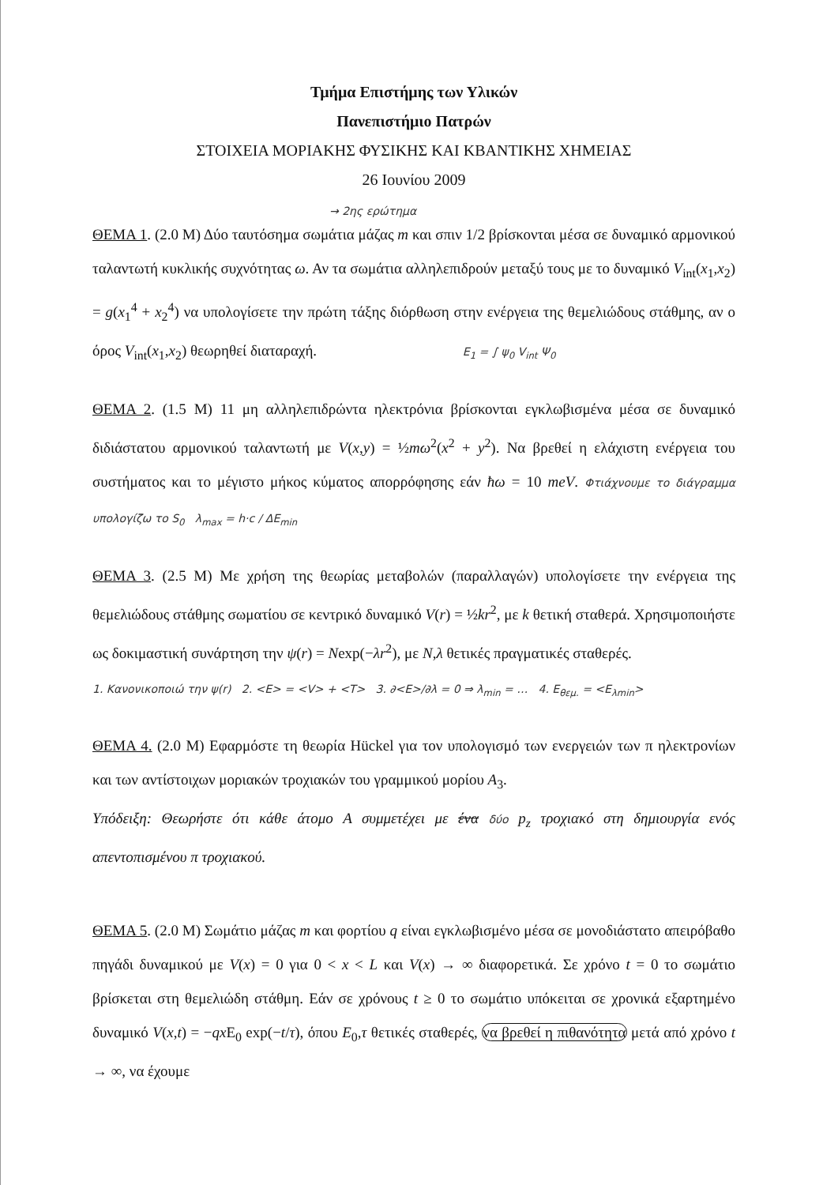Τμήμα Επιστήμης των Υλικών
Πανεπιστήμιο Πατρών
ΣΤΟΙΧΕΙΑ ΜΟΡΙΑΚΗΣ ΦΥΣΙΚΗΣ ΚΑΙ ΚΒΑΝΤΙΚΗΣ ΧΗΜΕΙΑΣ
26 Ιουνίου 2009
→ 2ης ερώτημα
ΘΕΜΑ 1. (2.0 Μ) Δύο ταυτόσημα σωμάτια μάζας m και σπιν 1/2 βρίσκονται μέσα σε δυναμικό αρμονικού ταλαντωτή κυκλικής συχνότητας ω. Αν τα σωμάτια αλληλεπιδρούν μεταξύ τους με το δυναμικό V<sub>int</sub>(x<sub>1</sub>,x<sub>2</sub>) = g(x<sub>1</sub><sup>4</sup> + x<sub>2</sub><sup>4</sup>) να υπολογίσετε την πρώτη τάξης διόρθωση στην ενέργεια της θεμελιώδους στάθμης, αν ο όρος V<sub>int</sub>(x<sub>1</sub>,x<sub>2</sub>) θεωρηθεί διαταραχή. E<sub>1</sub> = ∫ ψ<sub>0</sub> V<sub>int</sub> Ψ<sub>0</sub>
ΘΕΜΑ 2. (1.5 Μ) 11 μη αλληλεπιδρώντα ηλεκτρόνια βρίσκονται εγκλωβισμένα μέσα σε δυναμικό διδιάστατου αρμονικού ταλαντωτή με V(x,y) = ½mω<sup>2</sup>(x<sup>2</sup> + y<sup>2</sup>). Να βρεθεί η ελάχιστη ενέργεια του συστήματος και το μέγιστο μήκος κύματος απορρόφησης εάν ħω = 10 meV. Φτιάχνουμε το διάγραμμα υπολογίζω το S<sub>0</sub> λ<sub>max</sub> = h·c / ΔE<sub>min</sub>
ΘΕΜΑ 3. (2.5 Μ) Με χρήση της θεωρίας μεταβολών (παραλλαγών) υπολογίσετε την ενέργεια της θεμελιώδους στάθμης σωματίου σε κεντρικό δυναμικό V(r) = ½kr<sup>2</sup>, με k θετική σταθερά. Χρησιμοποιήστε ως δοκιμαστική συνάρτηση την ψ(r) = Nexp(−λr<sup>2</sup>), με N,λ θετικές πραγματικές σταθερές.
1. Κανονικοποιώ την ψ(r) 2. <E> = <V> + <T> 3. ∂<E>/∂λ = 0 ⇒ λ<sub>min</sub> = … 4. E<sub>θεμ.</sub> = <E<sub>λmin</sub>>
ΘΕΜΑ 4. (2.0 Μ) Εφαρμόστε τη θεωρία Hückel για τον υπολογισμό των ενεργειών των π ηλεκτρονίων και των αντίστοιχων μοριακών τροχιακών του γραμμικού μορίου A<sub>3</sub>.
Υπόδειξη: Θεωρήστε ότι κάθε άτομο A συμμετέχει με ένα δύο p<sub>z</sub> τροχιακό στη δημιουργία ενός απεντοπισμένου π τροχιακού.
ΘΕΜΑ 5. (2.0 Μ) Σωμάτιο μάζας m και φορτίου q είναι εγκλωβισμένο μέσα σε μονοδιάστατο απειρόβαθο πηγάδι δυναμικού με V(x) = 0 για 0 < x < L και V(x) → ∞ διαφορετικά. Σε χρόνο t = 0 το σωμάτιο βρίσκεται στη θεμελιώδη στάθμη. Εάν σε χρόνους t ≥ 0 το σωμάτιο υπόκειται σε χρονικά εξαρτημένο δυναμικό V(x,t) = −qx E<sub>0</sub> exp(−t/τ), όπου E<sub>0</sub>,τ θετικές σταθερές, να βρεθεί η πιθανότητα μετά από χρόνο t → ∞, να έχουμε